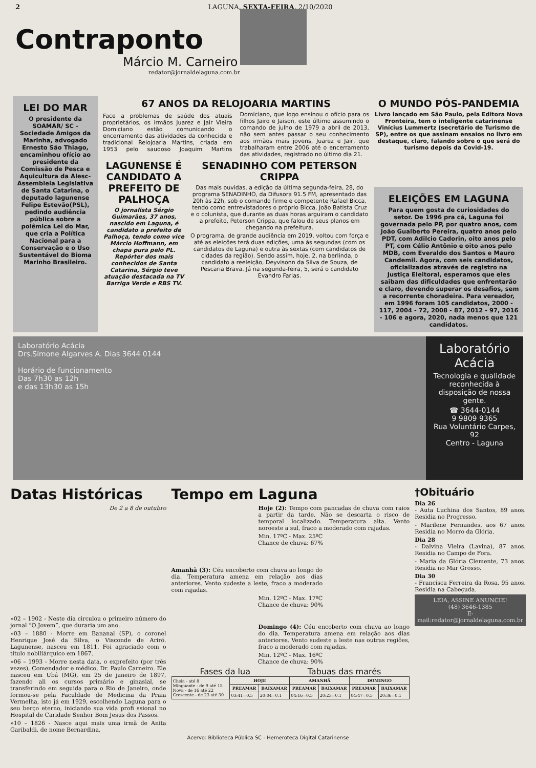2 LAGUNA, SEXTA-FEIRA, 2/10/2020
Contraponto
Márcio M. Carneiro
redator@jornaldelaguna.com.br
LEI DO MAR
O presidente da SOAMAR/ SC - Sociedade Amigos da Marinha, advogado Ernesto São Thiago, encaminhou ofício ao presidente da Comissão de Pesca e Aquicultura da Alesc-Assembleia Legislativa de Santa Catarina, o deputado lagunense Felipe Estevão(PSL), pedindo audiência pública sobre a polêmica Lei do Mar, que cria a Política Nacional para a Conservação e o Uso Sustentável do Bioma Marinho Brasileiro.
67 ANOS DA RELOJOARIA MARTINS
Face a problemas de saúde dos atuais proprietários, os irmãos Juarez e Jair Vieira Domiciano estão comunicando o encerramento das atividades da conhecida e tradicional Relojoaria Martins, criada em 1953 pelo saudoso Joaquim Martins Domiciano, que logo ensinou o ofício para os filhos Jairo e Jaison, este último assumindo o comando de julho de 1979 a abril de 2013, não sem antes passar o seu conhecimento aos irmãos mais jovens, Juarez e Jair, que trabalharam entre 2006 até o encerramento das atividades, registrado no último dia 21.
LAGUNENSE É CANDIDATO A PREFEITO DE PALHOÇA
O jornalista Sérgio Guimarães, 37 anos, nascido em Laguna, é candidato a prefeito de Palhoça, tendo como vice Márcio Hoffmann, em chapa pura pelo PL. Repórter dos mais conhecidos de Santa Catarina, Sérgio teve atuação destacada na TV Barriga Verde e RBS TV.
SENADINHO COM PETERSON CRIPPA
Das mais ouvidas, a edição da última segunda-feira, 28, do programa SENADINHO, da Difusora 91.5 FM, apresentado das 20h às 22h, sob o comando firme e competente Rafael Bicca, tendo como entrevistadores o próprio Bicca, João Batista Cruz e o colunista, que durante as duas horas arguiram o candidato a prefeito, Peterson Crippa, que falou de seus planos em chegando na prefeitura.
O programa, de grande audiência em 2019, voltou com força e até as eleições terá duas edições, uma às segundas (com os candidatos de Laguna) e outra às sextas (com candidatos de cidades da região). Sendo assim, hoje, 2, na berlinda, o candidato a reeleição, Deyvisonn da Silva de Souza, de Pescaria Brava. Já na segunda-feira, 5, será o candidato Evandro Farias.
O MUNDO PÓS-PANDEMIA
Livro lançado em São Paulo, pela Editora Nova Fronteira, tem o inteligente catarinense Vinícius Lummertz (secretário de Turismo de SP), entre os que assinam ensaios no livro em destaque, claro, falando sobre o que será do turismo depois da Covid-19.
ELEIÇÕES EM LAGUNA
Para quem gosta de curiosidades do setor. De 1996 pra cá, Laguna foi governada pelo PP, por quatro anos, com João Gualberto Pereira, quatro anos pelo PDT, com Adilcio Cadorin, oito anos pelo PT, com Célio Antônio e oito anos pelo MDB, com Everaldo dos Santos e Mauro Candemil. Agora, com seis candidatos, oficializados através de registro na Justiça Eleitoral, esperamos que eles saibam das dificuldades que enfrentarão e claro, devendo superar os desafios, sem a recorrente choradeira. Para vereador, em 1996 foram 105 candidatos, 2000 - 117, 2004 - 72, 2008 - 87, 2012 - 97, 2016 - 106 e agora, 2020, nada menos que 121 candidatos.
Laboratório Acácia
Drs.Simone Algarves A. Dias 3644 0144
Horário de funcionamento
Das 7h30 as 12h
e das 13h30 as 15h
Laboratório Acácia
Tecnologia e qualidade reconhecida à disposição de nossa gente.
☎ 3644-0144
9 9809 9365
Rua Voluntário Carpes, 92
Centro - Laguna
Datas Históricas
De 2 a 8 de outubro
»02 – 1902 - Neste dia circulou o primeiro número do jornal “O Jovem”, que duraria um ano.
»03 – 1880 - Morre em Bananal (SP), o coronel Henrique José da Silva, o Visconde de Ariró. Lagunense, nasceu em 1811. Foi agraciado com o título nobiliárquico em 1867.
»06 – 1993 - Morre nesta data, o exprefeito (por três vezes), Comendador e médico, Dr. Paulo Carneiro. Ele nasceu em Ubá (MG), em 25 de janeiro de 1897, fazendo ali os cursos primário e ginasial, se transferindo em seguida para o Rio de Janeiro, onde formou-se pela Faculdade de Medicina da Praia Vermelha, isto já em 1929, escolhendo Laguna para o seu berço eterno, iniciando sua vida profi ssional no Hospital de Caridade Senhor Bom Jesus dos Passos.
»10 – 1826 - Nasce aqui mais uma irmã de Anita Garibaldi, de nome Bernardina.
Tempo em Laguna
Hoje (2): Tempo com pancadas de chuva com raios a partir da tarde. Não se descarta o risco de temporal localizado. Temperatura alta. Vento noroeste a sul, fraco a moderado com rajadas.
Min. 17ºC - Max. 25ºC
Chance de chuva: 67%
Amanhã (3): Céu encoberto com chuva ao longo do dia. Temperatura amena em relação aos dias anteriores. Vento sudeste a leste, fraco a moderado com rajadas.
Min. 12ºC - Max. 17ºC
Chance de chuva: 90%
Domingo (4): Céu encoberto com chuva ao longo do dia. Temperatura amena em relação aos dias anteriores. Vento sudeste a leste nas outras regiões, fraco a moderado com rajadas.
Min. 12ºC - Max. 16ºC
Chance de chuva: 90%
Fases da lua Tabuas das marés
| Cheia - até 8 Minguante - de 9 até 15 Nova - de 16 até 22 Crescente - de 23 até 30 | HOJE | | AMANHÃ | | DOMINGO | |
| | PREAMAR | BAIXAMAR | PREAMAR | BAIXAMAR | PREAMAR | BAIXAMAR |
| | 03:41=0.5 | 20:04=0.1 | 04:16=0.5 | 20:23=0.1 | 04:47=0.5 | 20:36=0.1 |
†Obituário
Dia 26
- Auta Luchina dos Santos, 89 anos. Residia no Progresso.
- Marilene Fernandes, aos 67 anos. Residia no Morro da Glória.
Dia 28
- Dalvina Vieira (Lavina), 87 anos. Residia no Campo de Fora.
- Maria da Glória Clemente, 73 anos. Residia no Mar Grosso.
Dia 30
- Francisca Ferreira da Rosa, 95 anos. Residia na Cabeçuda.
LEIA, ASSINE ANUNCIE!
(48) 3646-1385
E-mail:redator@jornaldelaguna.com.br
Acervo: Biblioteca Pública SC - Hemeroteca Digital Catarinense